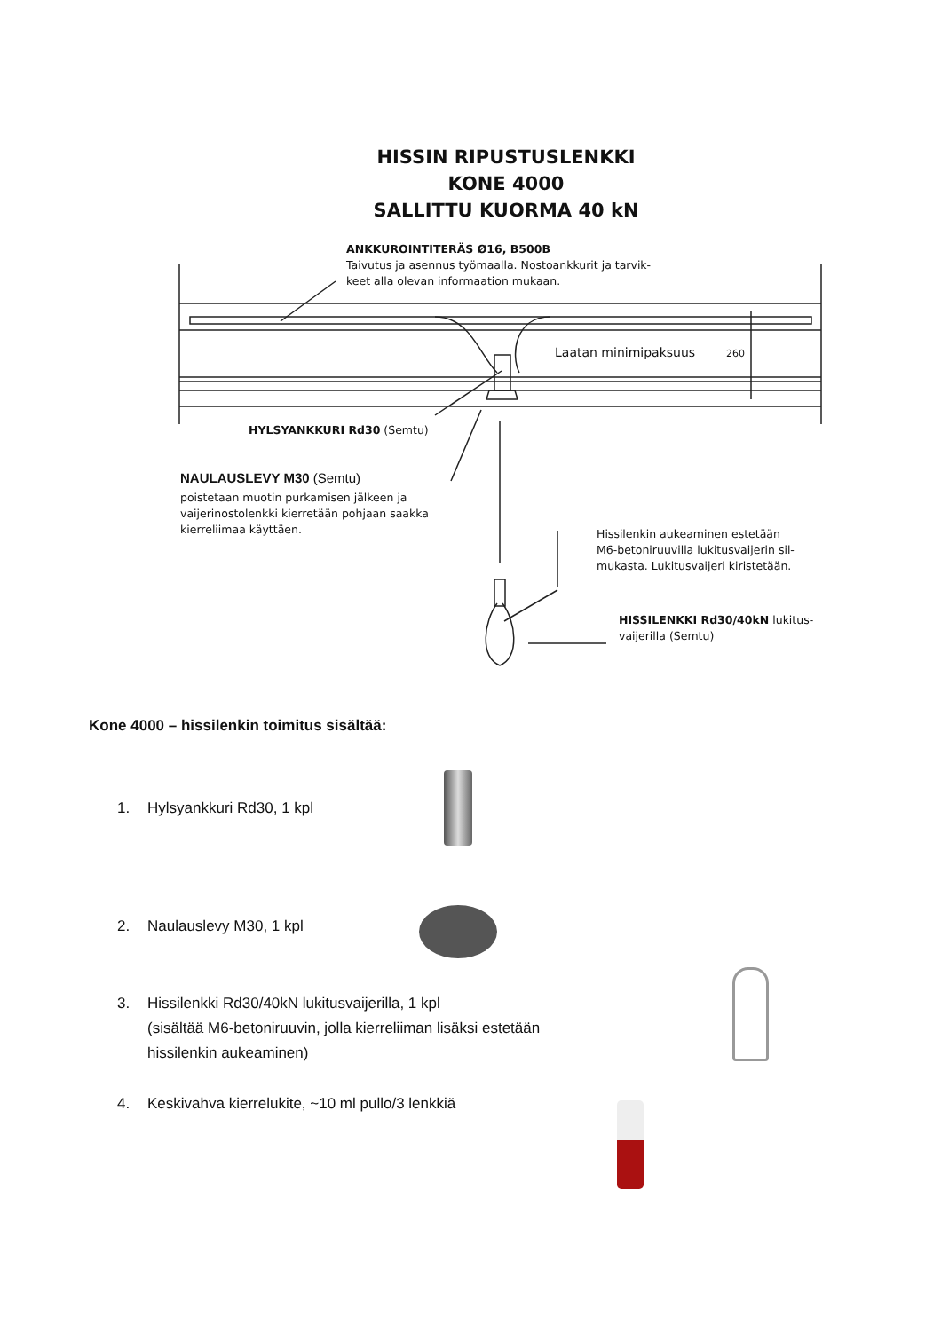HISSIN RIPUSTUSLENKKI
KONE 4000
SALLITTU KUORMA 40 kN
ANKKUROINTITERÄS Ø16, B500B
Taivutus ja asennus työmaalla. Nostoankkurit ja tarvik-
keet alla olevan informaation mukaan.
Laatan minimipaksuus 260
HYLSYANKKURI Rd30 (Semtu)
NAULAUSLEVY M30 (Semtu)
poistetaan muotin purkamisen jälkeen ja
vaijerinostolenkki kierretään pohjaan saakka
kierreliimaa käyttäen.
Hissilenkin aukeaminen estetään
M6-betoniruuvilla lukitusvaijerin sil-
mukasta. Lukitusvaijeri kiristetään.
HISSILENKKI Rd30/40kN lukitus-
vaijerilla (Semtu)
Kone 4000 – hissilenkin toimitus sisältää:
1. Hylsyankkuri Rd30, 1 kpl
2. Naulauslevy M30, 1 kpl
3. Hissilenkki Rd30/40kN lukitusvaijerilla, 1 kpl
(sisältää M6-betoniruuvin, jolla kierreliiman lisäksi estetään
hissilenkin aukeaminen)
4. Keskivahva kierrelukite, ~10 ml pullo/3 lenkkiä